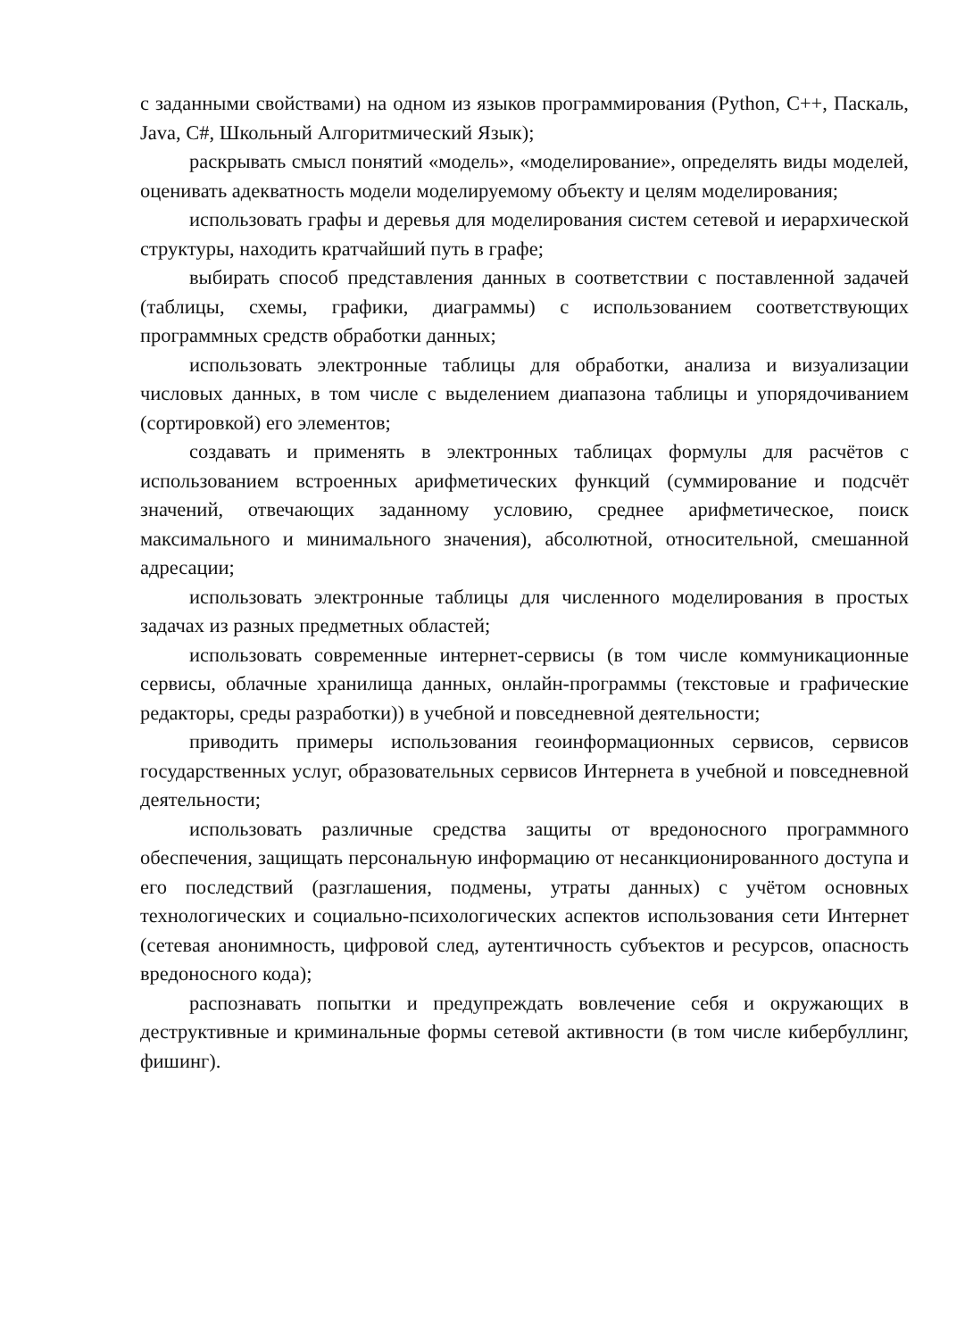с заданными свойствами) на одном из языков программирования (Python, C++, Паскаль, Java, C#, Школьный Алгоритмический Язык);
раскрывать смысл понятий «модель», «моделирование», определять виды моделей, оценивать адекватность модели моделируемому объекту и целям моделирования;
использовать графы и деревья для моделирования систем сетевой и иерархической структуры, находить кратчайший путь в графе;
выбирать способ представления данных в соответствии с поставленной задачей (таблицы, схемы, графики, диаграммы) с использованием соответствующих программных средств обработки данных;
использовать электронные таблицы для обработки, анализа и визуализации числовых данных, в том числе с выделением диапазона таблицы и упорядочиванием (сортировкой) его элементов;
создавать и применять в электронных таблицах формулы для расчётов с использованием встроенных арифметических функций (суммирование и подсчёт значений, отвечающих заданному условию, среднее арифметическое, поиск максимального и минимального значения), абсолютной, относительной, смешанной адресации;
использовать электронные таблицы для численного моделирования в простых задачах из разных предметных областей;
использовать современные интернет-сервисы (в том числе коммуникационные сервисы, облачные хранилища данных, онлайн-программы (текстовые и графические редакторы, среды разработки)) в учебной и повседневной деятельности;
приводить примеры использования геоинформационных сервисов, сервисов государственных услуг, образовательных сервисов Интернета в учебной и повседневной деятельности;
использовать различные средства защиты от вредоносного программного обеспечения, защищать персональную информацию от несанкционированного доступа и его последствий (разглашения, подмены, утраты данных) с учётом основных технологических и социально-психологических аспектов использования сети Интернет (сетевая анонимность, цифровой след, аутентичность субъектов и ресурсов, опасность вредоносного кода);
распознавать попытки и предупреждать вовлечение себя и окружающих в деструктивные и криминальные формы сетевой активности (в том числе кибербуллинг, фишинг).